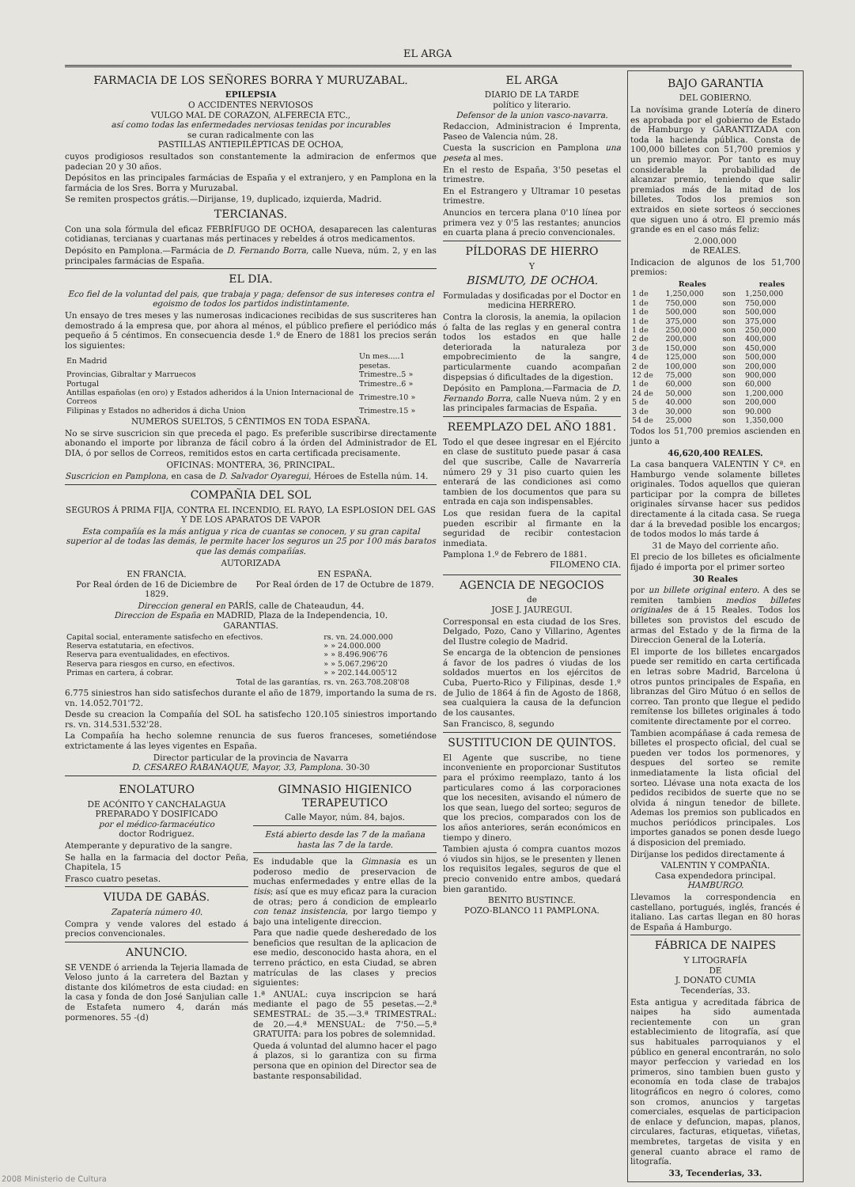EL ARGA
FARMACIA DE LOS SEÑORES BORRA Y MURUZABAL.
EPILEPSIA
O ACCIDENTES NERVIOSOS
VULGO MAL DE CORAZON, ALFERECIA ETC.,
así como todas las enfermedades nerviosas tenidas por incurables
se curan radicalmente con las
PASTILLAS ANTIEPILÉPTICAS DE OCHOA,
cuyos prodigiosos resultados son constantemente la admiracion de enfermos que padecian 20 y 30 años.
Depósitos en las principales farmácias de España y el extranjero, y en Pamplona en la farmácia de los Sres. Borra y Muruzabal.
Se remiten prospectos grátis.—Dirijanse, 19, duplicado, izquierda, Madrid.
TERCIANAS.
Con una sola fórmula del eficaz FEBRÍFUGO DE OCHOA, desaparecen las calenturas cotidianas, tercianas y cuartanas más pertinaces y rebeldes á otros medicamentos.
Depósito en Pamplona.—Farmácia de D. Fernando Borra, calle Nueva, núm. 2, y en las principales farmácias de España.
EL DIA.
Eco fiel de la voluntad del pais, que trabaja y paga; defensor de sus intereses contra el egoismo de todos los partidos indistintamente.
Un ensayo de tres meses y las numerosas indicaciones recibidas de sus suscriteres han demostrado á la empresa que, por ahora al ménos, el público prefiere el periódico más pequeño á 5 céntimos. En consecuencia desde 1.º de Enero de 1881 los precios serán los siguientes:
| En Madrid | Un mes.....1 pesetas. |
| Provincias, Gibraltar y Marruecos | Trimestre..5 » |
| Portugal | Trimestre..6 » |
| Antillas españolas (en oro) y Estados adheridos á la Union Internacional de Correos | Trimestre.10 » |
| Filipinas y Estados no adheridos á dicha Union | Trimestre.15 » |
NUMEROS SUELTOS, 5 CÉNTIMOS EN TODA ESPAÑA.
No se sirve suscricion sin que preceda el pago. Es preferible suscribirse directamente abonando el importe por libranza de fácil cobro á la órden del Administrador de EL DIA, ó por sellos de Correos, remitidos estos en carta certificada precisamente.
OFICINAS: MONTERA, 36, PRINCIPAL.
Suscricion en Pamplona, en casa de D. Salvador Oyaregui, Héroes de Estella núm. 14.
COMPAÑIA DEL SOL
SEGUROS Á PRIMA FIJA, CONTRA EL INCENDIO, EL RAYO, LA ESPLOSION DEL GAS Y DE LOS APARATOS DE VAPOR
Esta compañía es la más antigua y rica de cuantas se conocen, y su gran capital superior al de todas las demás, le permite hacer los seguros un 25 por 100 más baratos que las demás compañías.
AUTORIZADA
EN FRANCIA.
Por Real órden de 16 de Diciembre de 1829.
EN ESPAÑA.
Por Real órden de 17 de Octubre de 1879.
Direccion general en PARÍS, calle de Chateaudun, 44.
Direccion de España en MADRID, Plaza de la Independencia, 10.
GARANTIAS.
| Capital social, enteramente satisfecho en efectivos. | rs. vn. 24.000.000 |
| Reserva estatutaria, en efectivos. | » » 24.000.000 |
| Reserva para eventualidades, en efectivos. | » » 8.496.906'76 |
| Reserva para riesgos en curso, en efectivos. | » » 5.067.296'20 |
| Primas en cartera, á cobrar. | » » 202.144.005'12 |
| Total de las garantías, | rs. vn. 263.708.208'08 |
6.775 siniestros han sido satisfechos durante el año de 1879, importando la suma de rs. vn. 14.052.701'72.
Desde su creacion la Compañía del SOL ha satisfecho 120.105 siniestros importando rs. vn. 314.531.532'28.
La Compañía ha hecho solemne renuncia de sus fueros franceses, sometiéndose extrictamente á las leyes vigentes en España.
Director particular de la provincia de Navarra
D. CESAREO RABANAQUE, Mayor, 33, Pamplona. 30-30
ENOLATURO
DE ACÓNITO Y CANCHALAGUA
PREPARADO Y DOSIFICADO
por el médico-farmacéutico
doctor Rodriguez.
Atemperante y depurativo de la sangre.
Se halla en la farmacia del doctor Peña, Chapitela, 15
Frasco cuatro pesetas.
VIUDA DE GABÁS.
Zapatería número 40.
Compra y vende valores del estado á precios convencionales.
ANUNCIO.
SE VENDE ó arrienda la Tejeria llamada de Veloso junto á la carretera del Baztan y distante dos kilómetros de esta ciudad: en la casa y fonda de don José Sanjulian calle de Estafeta numero 4, darán más pormenores. 55 -(d)
GIMNASIO HIGIENICO TERAPEUTICO
Calle Mayor, núm. 84, bajos.
Está abierto desde las 7 de la mañana hasta las 7 de la tarde.
Es indudable que la Gimnasia es un poderoso medio de preservacion de muchas enfermedades y entre ellas de la tisis; así que es muy eficaz para la curacion de otras; pero á condicion de emplearlo con tenaz insistencia, por largo tiempo y bajo una inteligente direccion.
Para que nadie quede desheredado de los beneficios que resultan de la aplicacion de ese medio, desconocido hasta ahora, en el terreno práctico, en esta Ciudad, se abren matrículas de las clases y precios siguientes:
1.ª ANUAL: cuya inscripcion se hará mediante el pago de 55 pesetas.—2.ª SEMESTRAL: de 35.—3.ª TRIMESTRAL: de 20.—4.ª MENSUAL: de 7'50.—5.ª GRATUITA: para los pobres de solemnidad.
Queda á voluntad del alumno hacer el pago á plazos, si lo garantiza con su firma persona que en opinion del Director sea de bastante responsabilidad.
EL ARGA
DIARIO DE LA TARDE
político y literario.
Defensor de la union vasco-navarra.
Redaccion, Administracion é Imprenta, Paseo de Valencia núm. 28.
Cuesta la suscricion en Pamplona una peseta al mes.
En el resto de España, 3'50 pesetas el trimestre.
En el Estrangero y Ultramar 10 pesetas trimestre.
Anuncios en tercera plana 0'10 línea por primera vez y 0'5 las restantes; anuncios en cuarta plana á precio convencionales.
PÍLDORAS DE HIERRO
Y
BISMUTO, DE OCHOA.
Formuladas y dosificadas por el Doctor en medicina HERRERO.
Contra la clorosis, la anemia, la opilacion ó falta de las reglas y en general contra todos los estados en que halle deteriorada la naturaleza por empobrecimiento de la sangre, particularmente cuando acompañan dispepsias ó dificultades de la digestion.
Depósito en Pamplona.—Farmacia de D. Fernando Borra, calle Nueva núm. 2 y en las principales farmacias de España.
REEMPLAZO DEL AÑO 1881.
Todo el que desee ingresar en el Ejército en clase de sustituto puede pasar á casa del que suscribe, Calle de Navarrería número 29 y 31 piso cuarto quien les enterará de las condiciones asi como tambien de los documentos que para su entrada en caja son indispensables.
Los que residan fuera de la capital pueden escribir al firmante en la seguridad de recibir contestacion inmediata.
Pamplona 1.º de Febrero de 1881.
FILOMENO CIA.
AGENCIA DE NEGOCIOS
de
JOSE J. JAUREGUI.
Corresponsal en esta ciudad de los Sres. Delgado, Pozo, Cano y Villarino, Agentes del Ilustre colegio de Madrid.
Se encarga de la obtencion de pensiones á favor de los padres ó viudas de los soldados muertos en los ejércitos de Cuba, Puerto-Rico y Filipinas, desde 1.º de Julio de 1864 á fin de Agosto de 1868, sea cualquiera la causa de la defuncion de los causantes.
San Francisco, 8, segundo
SUSTITUCION DE QUINTOS.
El Agente que suscribe, no tiene inconveniente en proporcionar Sustitutos para el próximo reemplazo, tanto á los particulares como á las corporaciones que los necesiten, avisando el número de los que sean, luego del sorteo; seguros de que los precios, comparados con los de los años anteriores, serán económicos en tiempo y dinero.
Tambien ajusta ó compra cuantos mozos ó viudos sin hijos, se le presenten y llenen los requisitos legales, seguros de que el precio convenido entre ambos, quedará bien garantido.
BENITO BUSTINCE.
POZO-BLANCO 11 PAMPLONA.
BAJO GARANTIA
DEL GOBIERNO.
La novísima grande Lotería de dinero es aprobada por el gobierno de Estado de Hamburgo y GARANTIZADA con toda la hacienda pública. Consta de 100,000 billetes con 51,700 premios y un premio mayor. Por tanto es muy considerable la probabilidad de alcanzar premio, teniendo que salir premiados más de la mitad de los billetes. Todos los premios son extraidos en siete sorteos ó secciones que siguen uno á otro. El premio más grande es en el caso más feliz:
2.000.000
de REALES.
Indicacion de algunos de los 51,700 premios:
| | Reales | | reales |
| --- | --- | --- | --- |
| 1 de | 1,250,000 | son | 1,250,000 |
| 1 de | 750,000 | son | 750,000 |
| 1 de | 500,000 | son | 500,000 |
| 1 de | 375,000 | son | 375,000 |
| 1 de | 250,000 | son | 250,000 |
| 2 de | 200,000 | son | 400,000 |
| 3 de | 150,000 | son | 450,000 |
| 4 de | 125,000 | son | 500,000 |
| 2 de | 100,000 | son | 200,000 |
| 12 de | 75,000 | son | 900,000 |
| 1 de | 60,000 | son | 60,000 |
| 24 de | 50,000 | son | 1,200,000 |
| 5 de | 40.000 | son | 200,000 |
| 3 de | 30,000 | son | 90.000 |
| 54 de | 25,000 | son | 1,350,000 |
Todos los 51,700 premios ascienden en junto a
46,620,400 REALES.
La casa banquera VALENTIN Y Cª. en Hamburgo vende solamente billetes originales. Todos aquellos que quieran participar por la compra de billetes originales sírvanse hacer sus pedidos directamente á la citada casa. Se ruega dar á la brevedad posible los encargos; de todos modos lo más tarde á
31 de Mayo del corriente año.
El precio de los billetes es oficialmente fijado é importa por el primer sorteo
30 Reales
por un billete original entero. A des se remiten tambien medios billetes originales de á 15 Reales. Todos los billetes son provistos del escudo de armas del Estado y de la firma de la Direccion General de la Lotería.
El importe de los billetes encargados puede ser remitido en carta certificada en letras sobre Madrid, Barcelona ú otros puntos principales de España, en libranzas del Giro Mútuo ó en sellos de correo. Tan pronto que llegue el pedido remítense los billetes originales á todo comitente directamente por el correo.
Tambien acompáñase á cada remesa de billetes el prospecto oficial, del cual se pueden ver todos los pormenores, y despues del sorteo se remite inmediatamente la lista oficial del sorteo. Llévase una nota exacta de los pedidos recibidos de suerte que no se olvida á ningun tenedor de billete. Ademas los premios son publicados en muchos periódicos principales. Los importes ganados se ponen desde luego á disposicion del premiado.
Diríjanse los pedidos directamente á
VALENTIN Y COMPAÑIA.
Casa expendedora principal.
HAMBURGO.
Llevamos la correspondencia en castellano, portugués, inglés, francés é italiano. Las cartas llegan en 80 horas de España á Hamburgo.
FÁBRICA DE NAIPES
Y LITOGRAFÍA
DE
J. DONATO CUMIA
Tecenderías, 33.
Esta antigua y acreditada fábrica de naipes ha sido aumentada recientemente con un gran establecimiento de litografía, así que sus habituales parroquianos y el público en general encontrarán, no solo mayor perfeccion y variedad en los primeros, sino tambien buen gusto y economía en toda clase de trabajos litográficos en negro ó colores, como son cromos, anuncios y targetas comerciales, esquelas de participacion de enlace y defuncion, mapas, planos, circulares, facturas, etiquetas, viñetas, membretes, targetas de visita y en general cuanto abrace el ramo de litografía.
33, Tecenderias, 33.
2008 Ministerio de Cultura